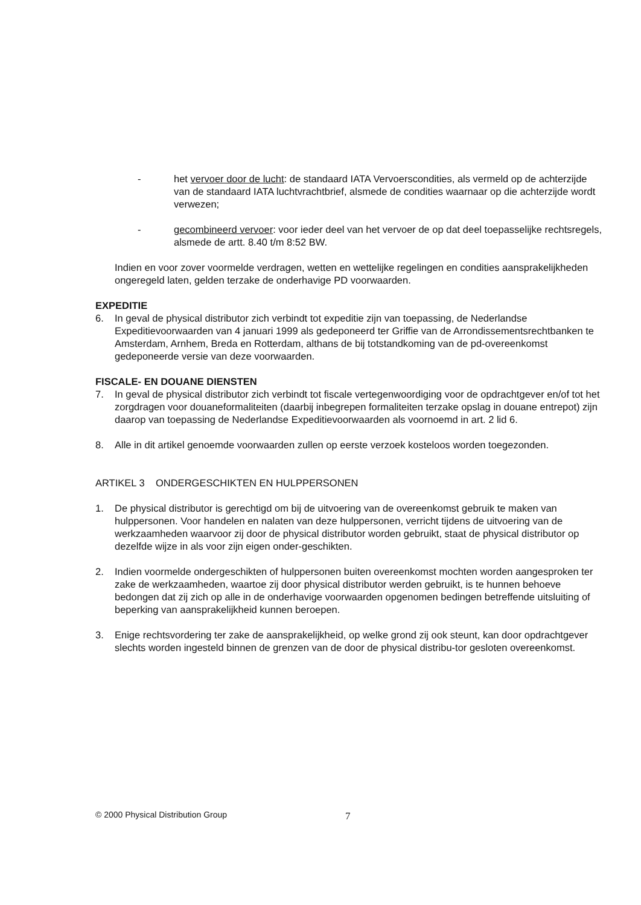- het vervoer door de lucht: de standaard IATA Vervoerscondities, als vermeld op de achterzijde van de standaard IATA luchtvrachtbrief, alsmede de condities waarnaar op die achterzijde wordt verwezen;
- gecombineerd vervoer: voor ieder deel van het vervoer de op dat deel toepasselijke rechtsregels, alsmede de artt. 8.40 t/m 8:52 BW.
Indien en voor zover voormelde verdragen, wetten en wettelijke regelingen en condities aansprakelijkheden ongeregeld laten, gelden terzake de onderhavige PD voorwaarden.
EXPEDITIE
6. In geval de physical distributor zich verbindt tot expeditie zijn van toepassing, de Nederlandse Expeditievoorwaarden van 4 januari 1999 als gedeponeerd ter Griffie van de Arrondissementsrechtbanken te Amsterdam, Arnhem, Breda en Rotterdam, althans de bij totstandkoming van de pd-overeenkomst gedeponeerde versie van deze voorwaarden.
FISCALE- EN DOUANE DIENSTEN
7. In geval de physical distributor zich verbindt tot fiscale vertegenwoordiging voor de opdrachtgever en/of tot het zorgdragen voor douaneformaliteiten (daarbij inbegrepen formaliteiten terzake opslag in douane entrepot) zijn daarop van toepassing de Nederlandse Expeditievoorwaarden als voornoemd in art. 2 lid 6.
8. Alle in dit artikel genoemde voorwaarden zullen op eerste verzoek kosteloos worden toegezonden.
ARTIKEL 3 ONDERGESCHIKTEN EN HULPPERSONEN
1. De physical distributor is gerechtigd om bij de uitvoering van de overeenkomst gebruik te maken van hulppersonen. Voor handelen en nalaten van deze hulppersonen, verricht tijdens de uitvoering van de werkzaamheden waarvoor zij door de physical distributor worden gebruikt, staat de physical distributor op dezelfde wijze in als voor zijn eigen onder-geschikten.
2. Indien voormelde ondergeschikten of hulppersonen buiten overeenkomst mochten worden aangesproken ter zake de werkzaamheden, waartoe zij door physical distributor werden gebruikt, is te hunnen behoeve bedongen dat zij zich op alle in de onderhavige voorwaarden opgenomen bedingen betreffende uitsluiting of beperking van aansprakelijkheid kunnen beroepen.
3. Enige rechtsvordering ter zake de aansprakelijkheid, op welke grond zij ook steunt, kan door opdrachtgever slechts worden ingesteld binnen de grenzen van de door de physical distribu-tor gesloten overeenkomst.
© 2000 Physical Distribution Group
7